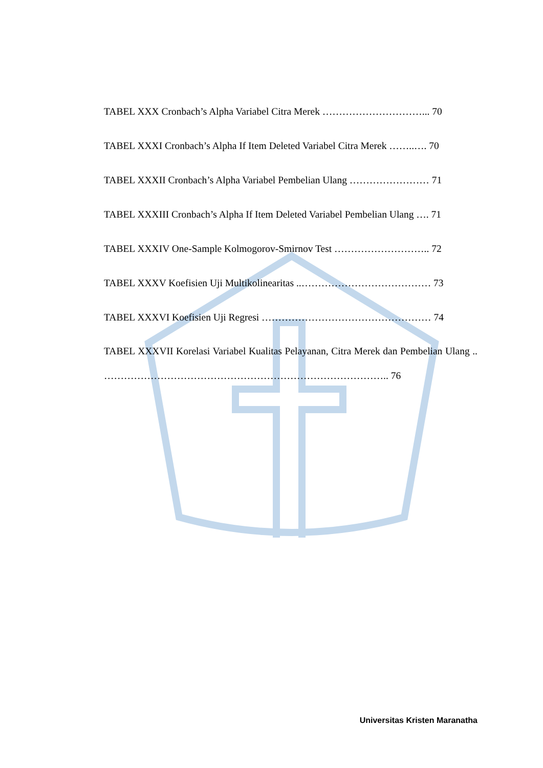TABEL XXX Cronbach’s Alpha Variabel Citra Merek …………………………... 70
TABEL XXXI Cronbach’s Alpha If Item Deleted Variabel Citra Merek ……..…. 70
TABEL XXXII Cronbach’s Alpha Variabel Pembelian Ulang …………………… 71
TABEL XXXIII Cronbach’s Alpha If Item Deleted Variabel Pembelian Ulang …. 71
TABEL XXXIV One-Sample Kolmogorov-Smirnov Test ……………………….. 72
TABEL XXXV Koefisien Uji Multikolinearitas ..………………………………… 73
TABEL XXXVI Koefisien Uji Regresi …………………………………………… 74
TABEL XXXVII Korelasi Variabel Kualitas Pelayanan, Citra Merek dan Pembelian Ulang .. ………………………………………………………………………….. 76
Universitas Kristen Maranatha